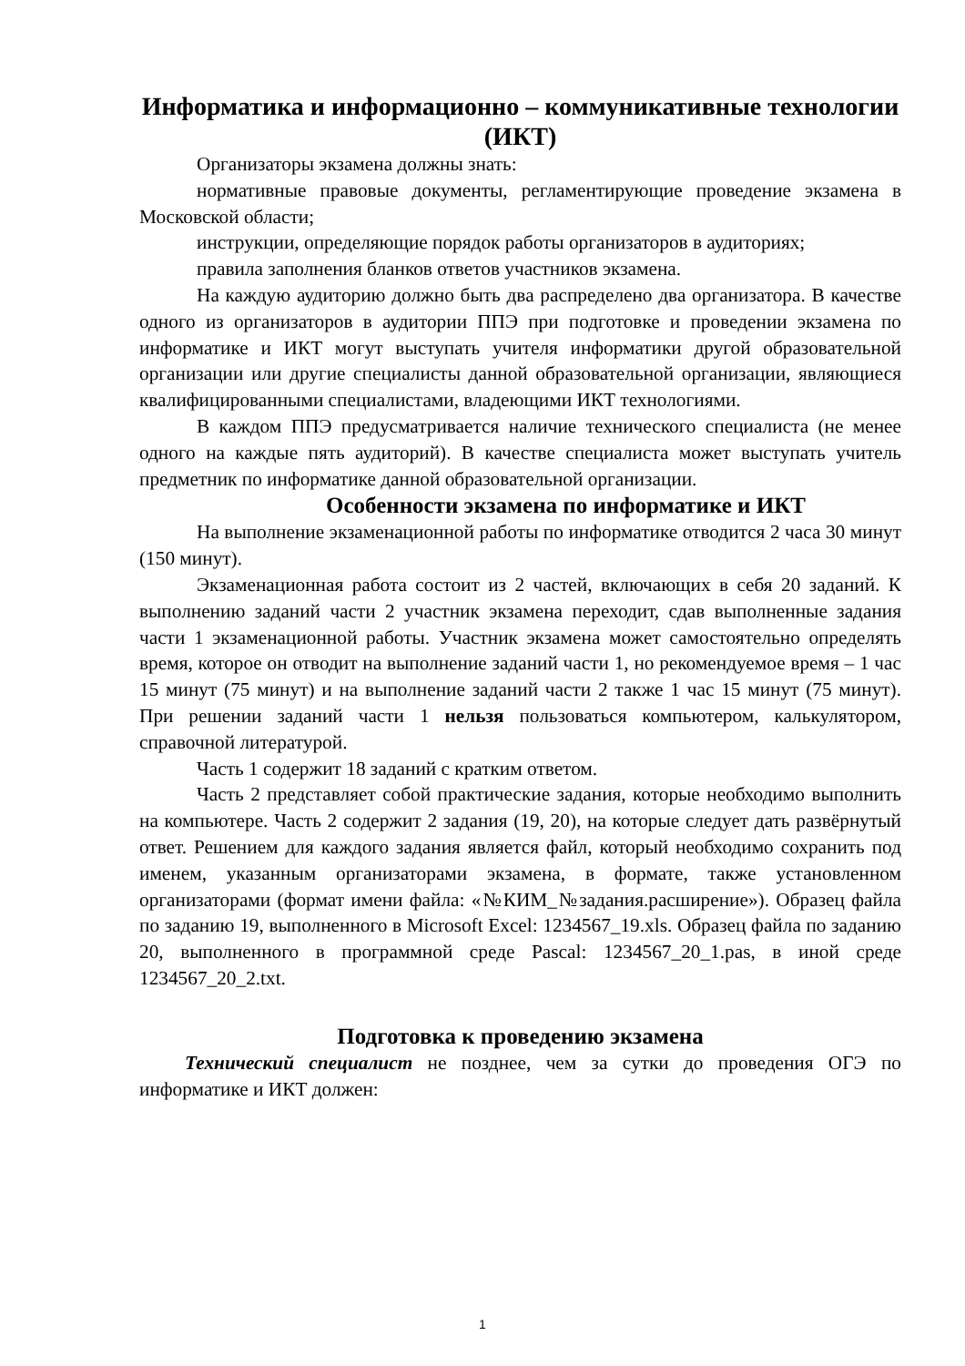Информатика и информационно – коммуникативные технологии (ИКТ)
Организаторы экзамена должны знать:
нормативные правовые документы, регламентирующие проведение экзамена в Московской области;
инструкции, определяющие порядок работы организаторов в аудиториях;
правила заполнения бланков ответов участников экзамена.
На каждую аудиторию должно быть два распределено два организатора. В качестве одного из организаторов в аудитории ППЭ при подготовке и проведении экзамена по информатике и ИКТ могут выступать учителя информатики другой образовательной организации или другие специалисты данной образовательной организации, являющиеся квалифицированными специалистами, владеющими ИКТ технологиями.
В каждом ППЭ предусматривается наличие технического специалиста (не менее одного на каждые пять аудиторий). В качестве специалиста может выступать учитель предметник по информатике данной образовательной организации.
Особенности экзамена по информатике и ИКТ
На выполнение экзаменационной работы по информатике отводится 2 часа 30 минут (150 минут).
Экзаменационная работа состоит из 2 частей, включающих в себя 20 заданий. К выполнению заданий части 2 участник экзамена переходит, сдав выполненные задания части 1 экзаменационной работы. Участник экзамена может самостоятельно определять время, которое он отводит на выполнение заданий части 1, но рекомендуемое время – 1 час 15 минут (75 минут) и на выполнение заданий части 2 также 1 час 15 минут (75 минут). При решении заданий части 1 нельзя пользоваться компьютером, калькулятором, справочной литературой.
Часть 1 содержит 18 заданий с кратким ответом.
Часть 2 представляет собой практические задания, которые необходимо выполнить на компьютере. Часть 2 содержит 2 задания (19, 20), на которые следует дать развёрнутый ответ. Решением для каждого задания является файл, который необходимо сохранить под именем, указанным организаторами экзамена, в формате, также установленном организаторами (формат имени файла: «№КИМ_№задания.расширение»). Образец файла по заданию 19, выполненного в Microsoft Excel: 1234567_19.xls. Образец файла по заданию 20, выполненного в программной среде Pascal: 1234567_20_1.pas, в иной среде 1234567_20_2.txt.
Подготовка к проведению экзамена
Технический специалист не позднее, чем за сутки до проведения ОГЭ по информатике и ИКТ должен:
1